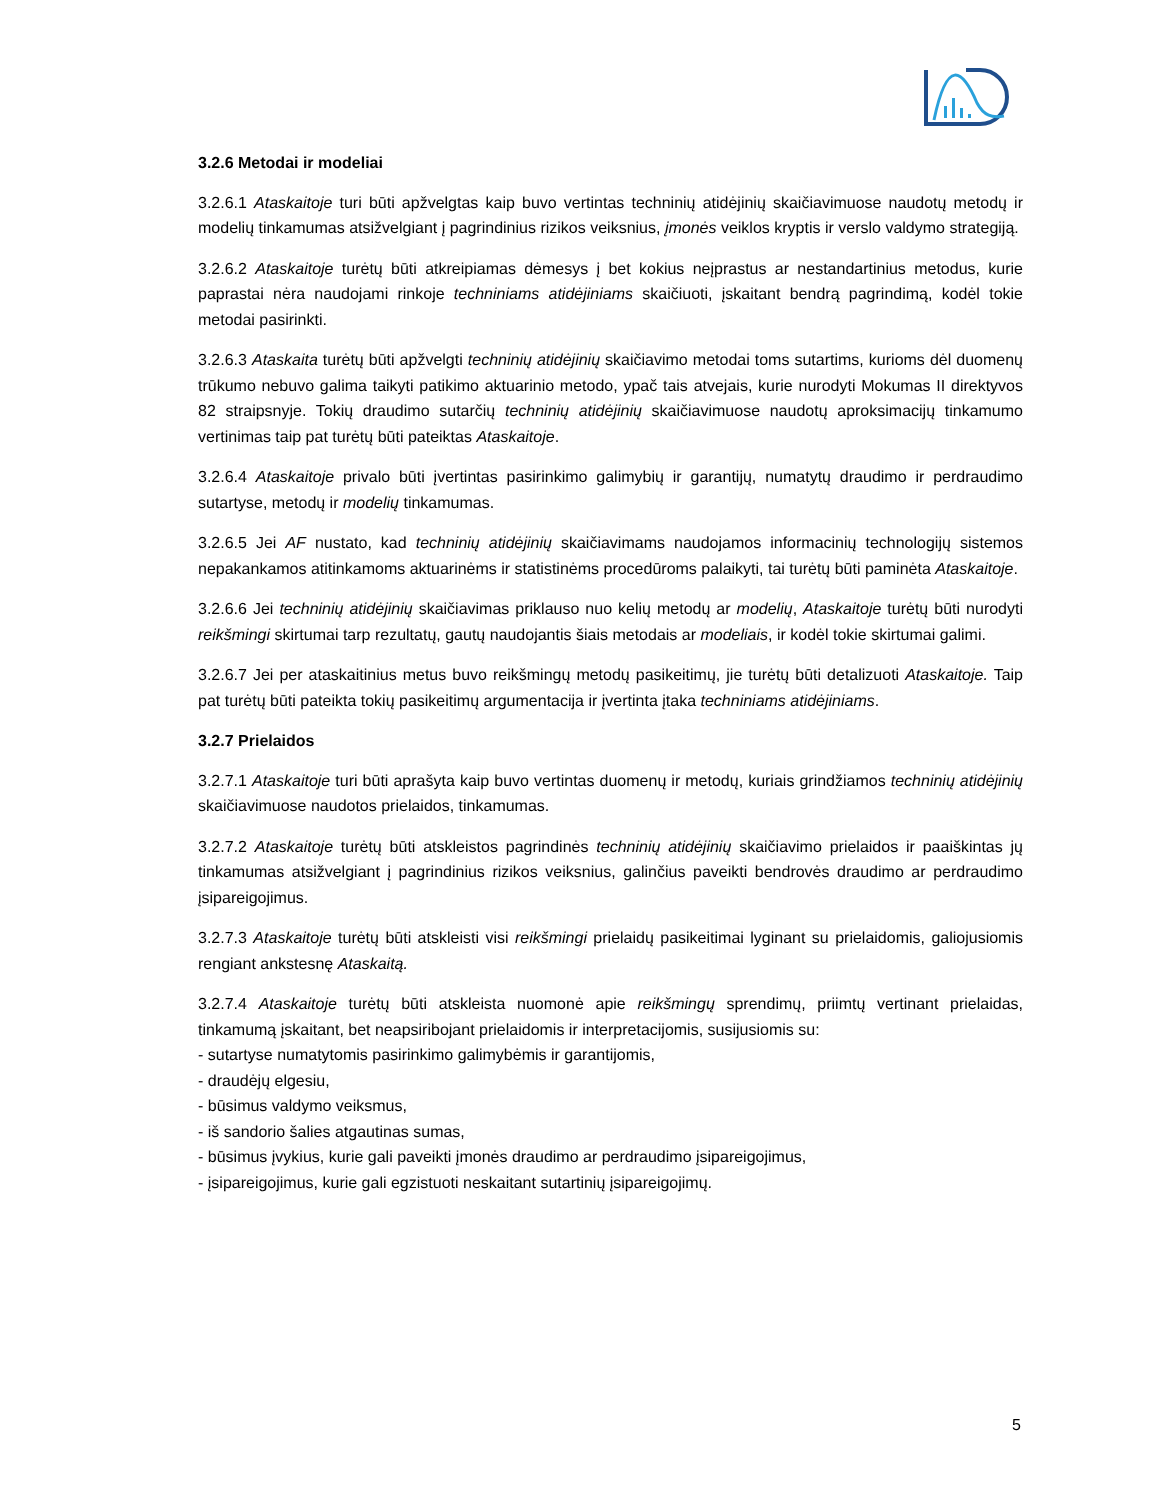3.2.6 Metodai ir modeliai
3.2.6.1 Ataskaitoje turi būti apžvelgtas kaip buvo vertintas techninių atidėjinių skaičiavimuose naudotų metodų ir modelių tinkamumas atsižvelgiant į pagrindinius rizikos veiksnius, įmonės veiklos kryptis ir verslo valdymo strategiją.
3.2.6.2 Ataskaitoje turėtų būti atkreipiamas dėmesys į bet kokius neįprastus ar nestandartinius metodus, kurie paprastai nėra naudojami rinkoje techniniams atidėjiniams skaičiuoti, įskaitant bendrą pagrindimą, kodėl tokie metodai pasirinkti.
3.2.6.3 Ataskaita turėtų būti apžvelgti techninių atidėjinių skaičiavimo metodai toms sutartims, kurioms dėl duomenų trūkumo nebuvo galima taikyti patikimo aktuarinio metodo, ypač tais atvejais, kurie nurodyti Mokumas II direktyvos 82 straipsnyje. Tokių draudimo sutarčių techninių atidėjinių skaičiavimuose naudotų aproksimacijų tinkamumo vertinimas taip pat turėtų būti pateiktas Ataskaitoje.
3.2.6.4 Ataskaitoje privalo būti įvertintas pasirinkimo galimybių ir garantijų, numatytų draudimo ir perdraudimo sutartyse, metodų ir modelių tinkamumas.
3.2.6.5 Jei AF nustato, kad techninių atidėjinių skaičiavimams naudojamos informacinių technologijų sistemos nepakankamos atitinkamoms aktuarinėms ir statistinėms procedūroms palaikyti, tai turėtų būti paminėta Ataskaitoje.
3.2.6.6 Jei techninių atidėjinių skaičiavimas priklauso nuo kelių metodų ar modelių, Ataskaitoje turėtų būti nurodyti reikšmingi skirtumai tarp rezultatų, gautų naudojantis šiais metodais ar modeliais, ir kodėl tokie skirtumai galimi.
3.2.6.7 Jei per ataskaitinius metus buvo reikšmingų metodų pasikeitimų, jie turėtų būti detalizuoti Ataskaitoje. Taip pat turėtų būti pateikta tokių pasikeitimų argumentacija ir įvertinta įtaka techniniams atidėjiniams.
3.2.7 Prielaidos
3.2.7.1 Ataskaitoje turi būti aprašyta kaip buvo vertintas duomenų ir metodų, kuriais grindžiamos techninių atidėjinių skaičiavimuose naudotos prielaidos, tinkamumas.
3.2.7.2 Ataskaitoje turėtų būti atskleistos pagrindinės techninių atidėjinių skaičiavimo prielaidos ir paaiškintas jų tinkamumas atsižvelgiant į pagrindinius rizikos veiksnius, galinčius paveikti bendrovės draudimo ar perdraudimo įsipareigojimus.
3.2.7.3 Ataskaitoje turėtų būti atskleisti visi reikšmingi prielaidų pasikeitimai lyginant su prielaidomis, galiojusiomis rengiant ankstesnę Ataskaitą.
3.2.7.4 Ataskaitoje turėtų būti atskleista nuomonė apie reikšmingų sprendimų, priimtų vertinant prielaidas, tinkamumą įskaitant, bet neapsiribojant prielaidomis ir interpretacijomis, susijusiomis su:
- sutartyse numatytomis pasirinkimo galimybėmis ir garantijomis,
- draudėjų elgesiu,
- būsimus valdymo veiksmus,
- iš sandorio šalies atgautinas sumas,
- būsimus įvykius, kurie gali paveikti įmonės draudimo ar perdraudimo įsipareigojimus,
- įsipareigojimus, kurie gali egzistuoti neskaitant sutartinių įsipareigojimų.
5